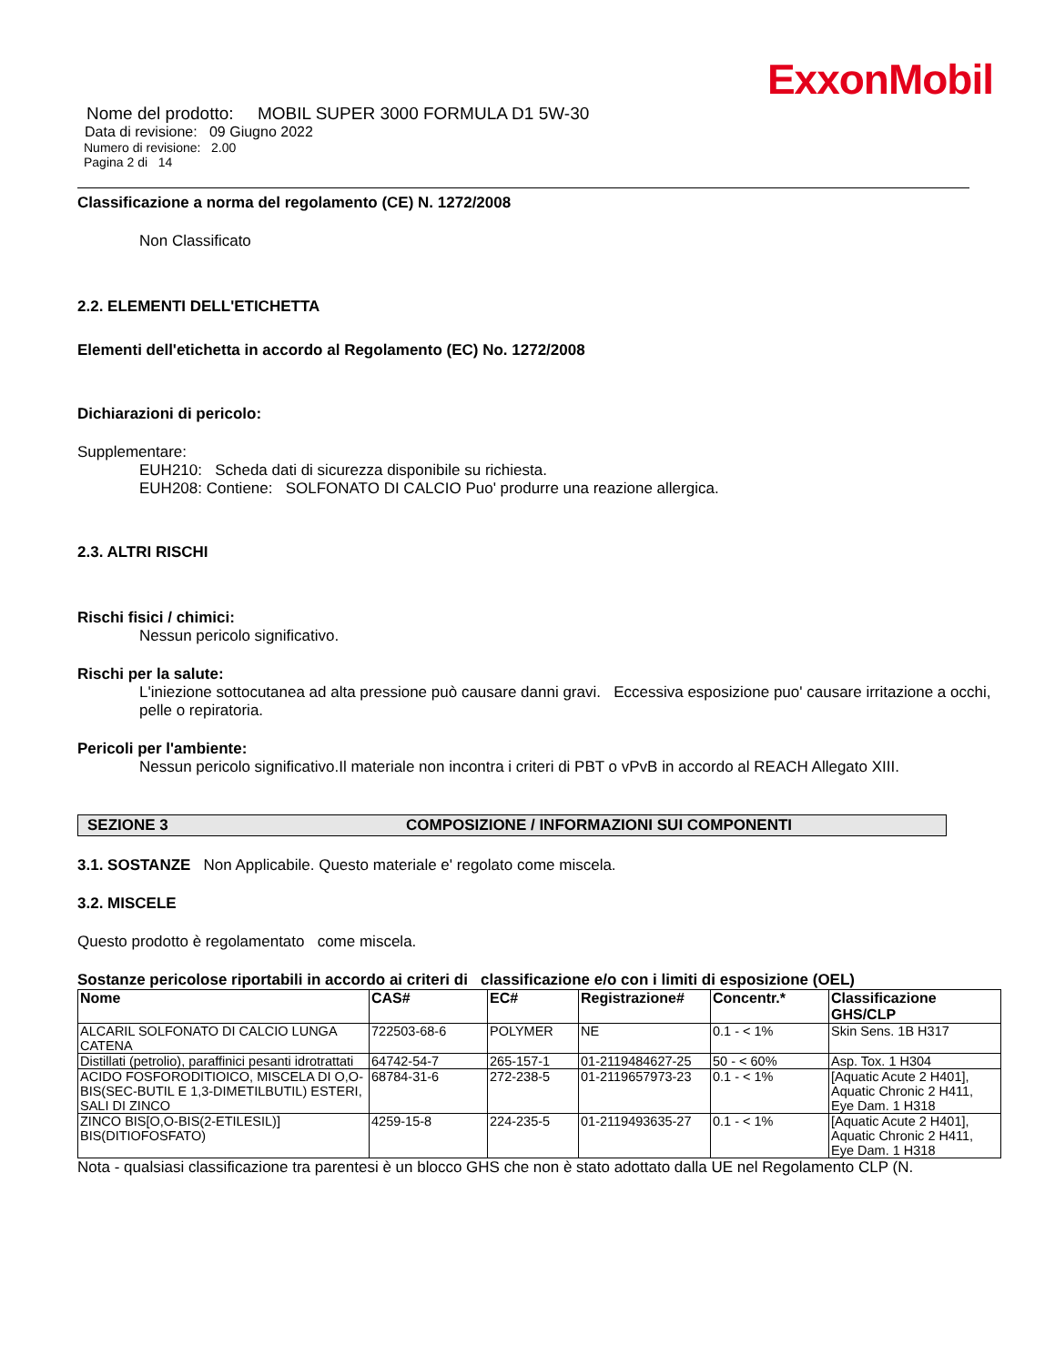ExxonMobil
Nome del prodotto: MOBIL SUPER 3000 FORMULA D1 5W-30
Data di revisione: 09 Giugno 2022
Numero di revisione: 2.00
Pagina 2 di 14
Classificazione a norma del regolamento (CE) N. 1272/2008
Non Classificato
2.2. ELEMENTI DELL'ETICHETTA
Elementi dell'etichetta in accordo al Regolamento (EC) No. 1272/2008
Dichiarazioni di pericolo:
Supplementare:
EUH210: Scheda dati di sicurezza disponibile su richiesta.
EUH208: Contiene: SOLFONATO DI CALCIO Puo' produrre una reazione allergica.
2.3. ALTRI RISCHI
Rischi fisici / chimici:
Nessun pericolo significativo.
Rischi per la salute:
L'iniezione sottocutanea ad alta pressione può causare danni gravi. Eccessiva esposizione puo' causare irritazione a occhi, pelle o repiratoria.
Pericoli per l'ambiente:
Nessun pericolo significativo.Il materiale non incontra i criteri di PBT o vPvB in accordo al REACH Allegato XIII.
SEZIONE 3 COMPOSIZIONE / INFORMAZIONI SUI COMPONENTI
3.1. SOSTANZE Non Applicabile. Questo materiale e' regolato come miscela.
3.2. MISCELE
Questo prodotto è regolamentato come miscela.
Sostanze pericolose riportabili in accordo ai criteri di classificazione e/o con i limiti di esposizione (OEL)
| Nome | CAS# | EC# | Registrazione# | Concentr.* | Classificazione GHS/CLP |
| --- | --- | --- | --- | --- | --- |
| ALCARIL SOLFONATO DI CALCIO LUNGA CATENA | 722503-68-6 | POLYMER | NE | 0.1 - < 1% | Skin Sens. 1B H317 |
| Distillati (petrolio), paraffinici pesanti idrotrattati | 64742-54-7 | 265-157-1 | 01-2119484627-25 | 50 - < 60% | Asp. Tox. 1 H304 |
| ACIDO FOSFORODITIOICO, MISCELA DI O,O-BIS(SEC-BUTIL E 1,3-DIMETILBUTIL) ESTERI, SALI DI ZINCO | 68784-31-6 | 272-238-5 | 01-2119657973-23 | 0.1 - < 1% | [Aquatic Acute 2 H401], Aquatic Chronic 2 H411, Eye Dam. 1 H318 |
| ZINCO BIS[O,O-BIS(2-ETILESIL)] BIS(DITIOFOSFATO) | 4259-15-8 | 224-235-5 | 01-2119493635-27 | 0.1 - < 1% | [Aquatic Acute 2 H401], Aquatic Chronic 2 H411, Eye Dam. 1 H318 |
Nota - qualsiasi classificazione tra parentesi è un blocco GHS che non è stato adottato dalla UE nel Regolamento CLP (N.